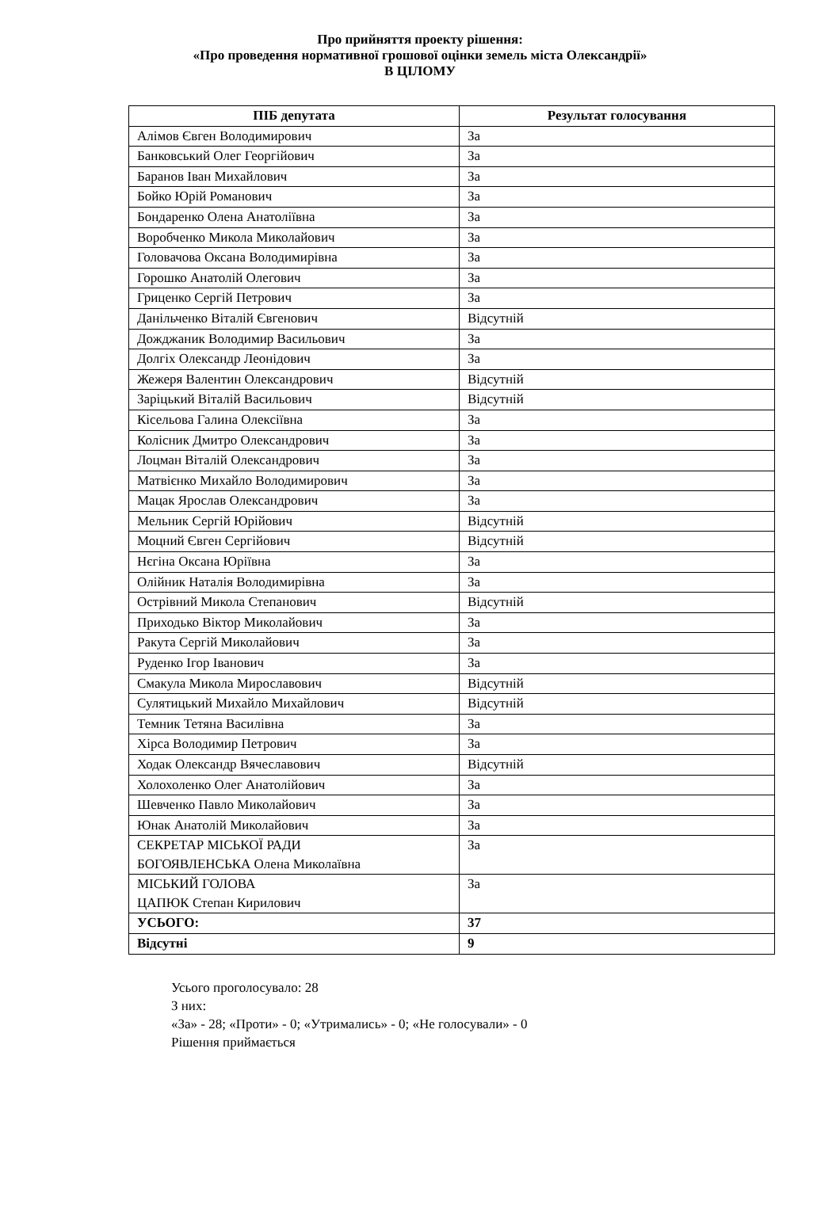Про прийняття проекту рішення:
«Про проведення нормативної грошової оцінки земель міста Олександрії»
В ЦІЛОМУ
| ПІБ депутата | Результат голосування |
| --- | --- |
| Алімов Євген Володимирович | За |
| Банковський Олег Георгійович | За |
| Баранов Іван Михайлович | За |
| Бойко Юрій Романович | За |
| Бондаренко Олена Анатоліївна | За |
| Воробченко Микола Миколайович | За |
| Головачова Оксана Володимирівна | За |
| Горошко Анатолій Олегович | За |
| Гриценко Сергій Петрович | За |
| Данільченко Віталій Євгенович | Відсутній |
| Дожджаник Володимир Васильович | За |
| Долгіх Олександр Леонідович | За |
| Жежеря Валентин Олександрович | Відсутній |
| Заріцький Віталій Васильович | Відсутній |
| Кісельова Галина Олексіївна | За |
| Колісник Дмитро Олександрович | За |
| Лоцман Віталій Олександрович | За |
| Матвієнко Михайло Володимирович | За |
| Мацак Ярослав Олександрович | За |
| Мельник Сергій Юрійович | Відсутній |
| Моцний Євген Сергійович | Відсутній |
| Нєгіна Оксана Юріївна | За |
| Олійник Наталія Володимирівна | За |
| Острівний Микола Степанович | Відсутній |
| Приходько Віктор Миколайович | За |
| Ракута Сергій Миколайович | За |
| Руденко Ігор Іванович | За |
| Смакула Микола Мирославович | Відсутній |
| Сулятицький Михайло Михайлович | Відсутній |
| Темник Тетяна Василівна | За |
| Хірса Володимир Петрович | За |
| Ходак Олександр Вячеславович | Відсутній |
| Холохоленко Олег Анатолійович | За |
| Шевченко Павло Миколайович | За |
| Юнак Анатолій Миколайович | За |
| СЕКРЕТАР МІСЬКОЇ РАДИ БОГОЯВЛЕНСЬКА Олена Миколаївна | За |
| МІСЬКИЙ ГОЛОВА ЦАПЮК Степан Кирилович | За |
| УСЬОГО: | 37 |
| Відсутні | 9 |
Усього проголосувало: 28
З них:
«За» - 28; «Проти» - 0; «Утримались» - 0; «Не голосували» - 0
Рішення приймається